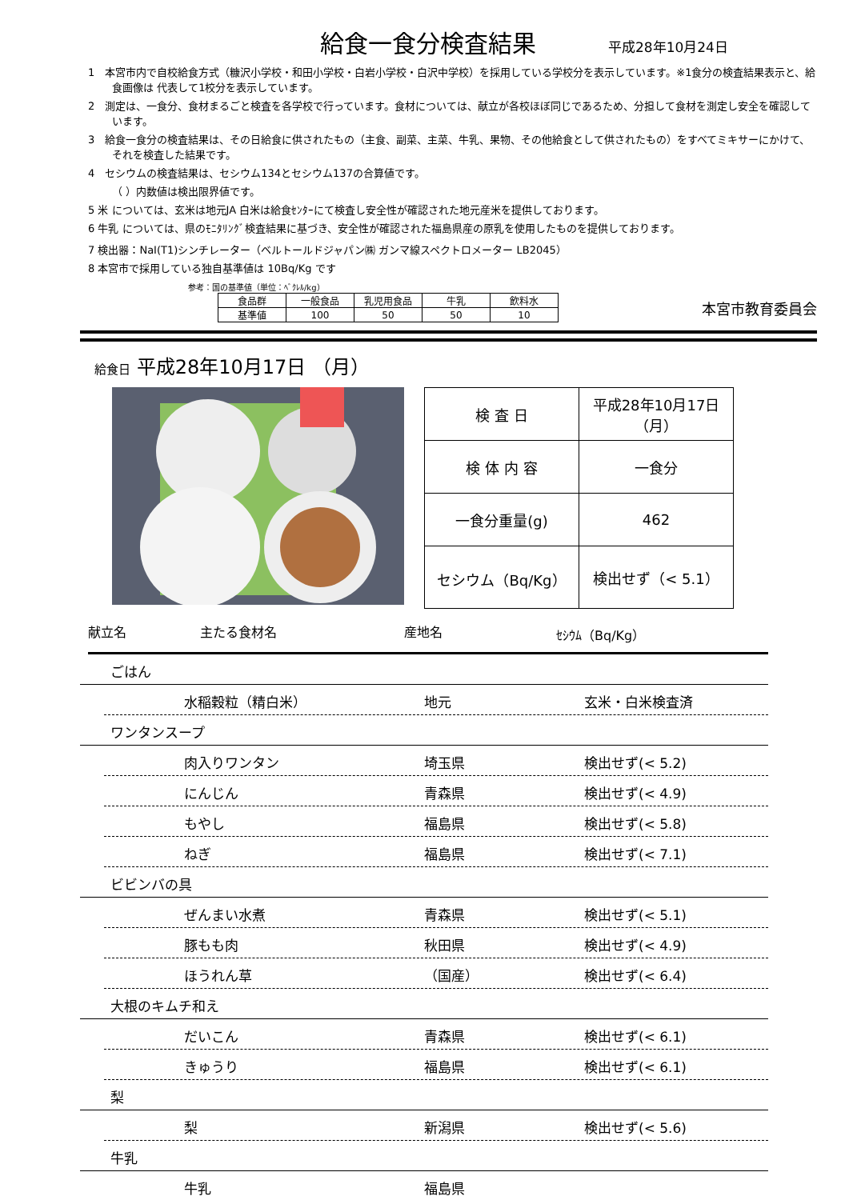給食一食分検査結果
平成28年10月24日
1　本宮市内で自校給食方式（糠沢小学校・和田小学校・白岩小学校・白沢中学校）を採用している学校分を表示しています。※1食分の検査結果表示と、給食画像は 代表して1校分を表示しています。
2　測定は、一食分、食材まるごと検査を各学校で行っています。食材については、献立が各校ほぼ同じであるため、分担して食材を測定し安全を確認しています。
3　給食一食分の検査結果は、その日給食に供されたもの（主食、副菜、主菜、牛乳、果物、その他給食として供されたもの）をすべてミキサーにかけて、それを検査した結果です。
4　セシウムの検査結果は、セシウム134とセシウム137の合算値です。
（ ）内数値は検出限界値です。
5 米 については、玄米は地元JA 白米は給食ｾﾝﾀｰにて検査し安全性が確認された地元産米を提供しております。
6 牛乳 については、県のﾓﾆﾀﾘﾝｸﾞ検査結果に基づき、安全性が確認された福島県産の原乳を使用したものを提供しております。
7 検出器：NaI(T1)シンチレーター（ベルトールドジャパン㈱ ガンマ線スペクトロメーター LB2045）
8 本宮市で採用している独自基準値は 10Bq/Kg です
参考：国の基準値（単位：ﾍﾞｸﾚﾙ/kg）
| 食品群 | 一般食品 | 乳児用食品 | 牛乳 | 飲料水 |
| 基準値 | 100 | 50 | 50 | 10 |
本宮市教育委員会
給食日 平成28年10月17日 （月）
| 検 査 日 | 平成28年10月17日（月） |
| 検 体 内 容 | 一食分 |
| 一食分重量(g) | 462 |
| セシウム（Bq/Kg） | 検出せず（< 5.1） |
献立名 主たる食材名 産地名 ｾｼｳﾑ（Bq/Kg）
ごはん
水稲穀粒（精白米） 地元 玄米・白米検査済
ワンタンスープ
肉入りワンタン 埼玉県 検出せず(< 5.2)
にんじん 青森県 検出せず(< 4.9)
もやし 福島県 検出せず(< 5.8)
ねぎ 福島県 検出せず(< 7.1)
ビビンバの具
ぜんまい水煮 青森県 検出せず(< 5.1)
豚もも肉 秋田県 検出せず(< 4.9)
ほうれん草 （国産） 検出せず(< 6.4)
大根のキムチ和え
だいこん 青森県 検出せず(< 6.1)
きゅうり 福島県 検出せず(< 6.1)
梨
梨 新潟県 検出せず(< 5.6)
牛乳
牛乳 福島県